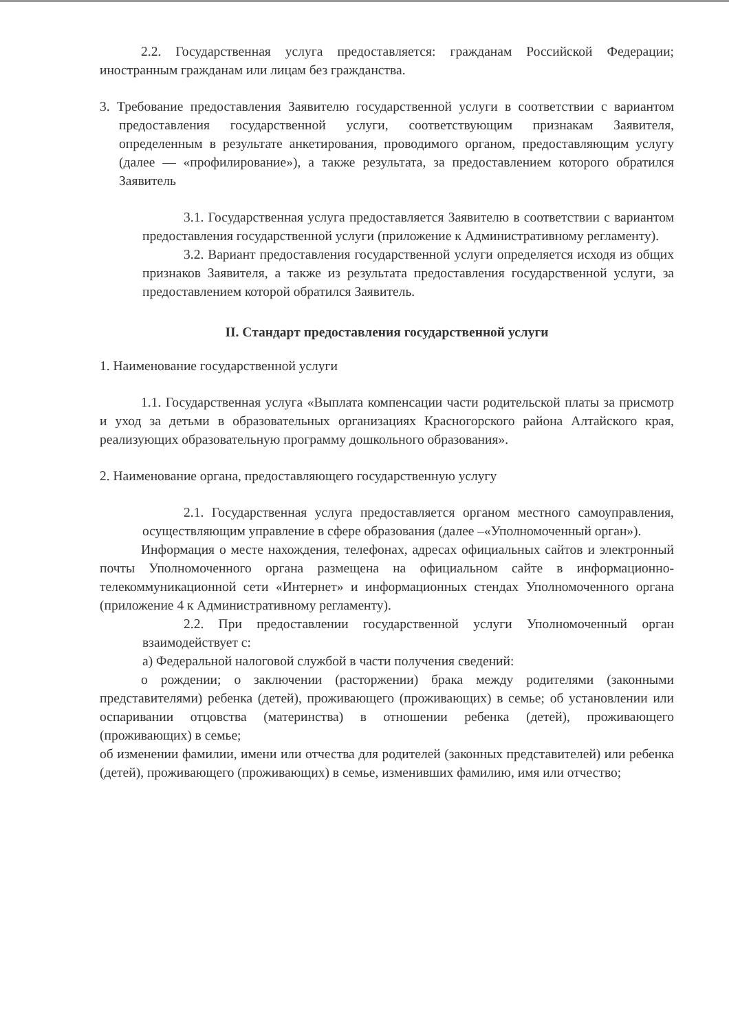2.2. Государственная услуга предоставляется: гражданам Российской Федерации; иностранным гражданам или лицам без гражданства.
3. Требование предоставления Заявителю государственной услуги в соответствии с вариантом предоставления государственной услуги, соответствующим признакам Заявителя, определенным в результате анкетирования, проводимого органом, предоставляющим услугу (далее — «профилирование»), а также результата, за предоставлением которого обратился Заявитель
3.1. Государственная услуга предоставляется Заявителю в соответствии с вариантом предоставления государственной услуги (приложение к Административному регламенту).
3.2. Вариант предоставления государственной услуги определяется исходя из общих признаков Заявителя, а также из результата предоставления государственной услуги, за предоставлением которой обратился Заявитель.
II. Стандарт предоставления государственной услуги
1. Наименование государственной услуги
1.1. Государственная услуга «Выплата компенсации части родительской платы за присмотр и уход за детьми в образовательных организациях Красногорского района Алтайского края, реализующих образовательную программу дошкольного образования».
2. Наименование органа, предоставляющего государственную услугу
2.1. Государственная услуга предоставляется органом местного самоуправления, осуществляющим управление в сфере образования (далее –«Уполномоченный орган»).
Информация о месте нахождения, телефонах, адресах официальных сайтов и электронный почты Уполномоченного органа размещена на официальном сайте в информационно-телекоммуникационной сети «Интернет» и информационных стендах Уполномоченного органа (приложение 4 к Административному регламенту).
2.2. При предоставлении государственной услуги Уполномоченный орган взаимодействует с:
а) Федеральной налоговой службой в части получения сведений:
о рождении; о заключении (расторжении) брака между родителями (законными представителями) ребенка (детей), проживающего (проживающих) в семье; об установлении или оспаривании отцовства (материнства) в отношении ребенка (детей), проживающего (проживающих) в семье;
об изменении фамилии, имени или отчества для родителей (законных представителей) или ребенка (детей), проживающего (проживающих) в семье, изменивших фамилию, имя или отчество;